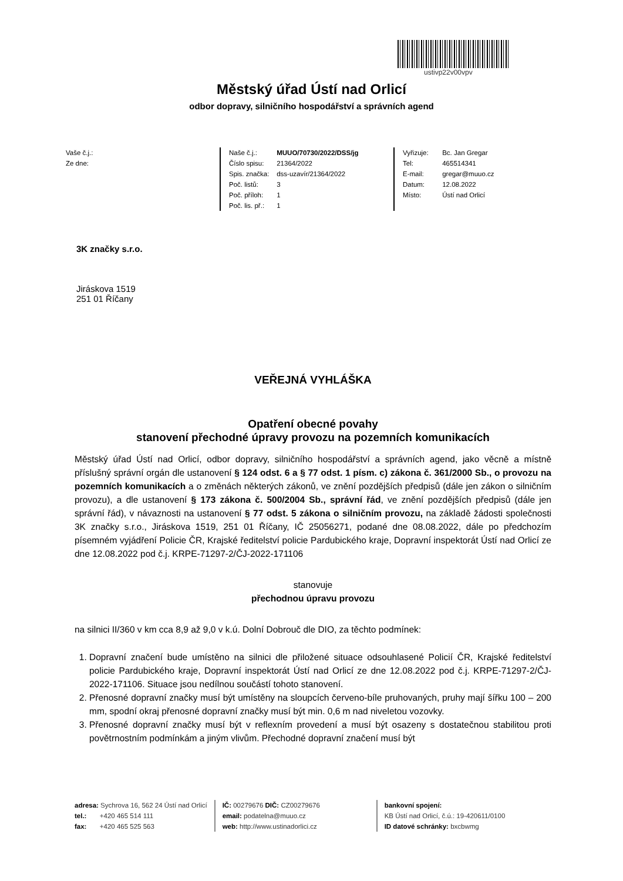ustivp22v00vpv
Městský úřad Ústí nad Orlicí
odbor dopravy, silničního hospodářství a správních agend
Vaše č.j.:
Ze dne:
Naše č.j.: MUUO/70730/2022/DSS/jg
Číslo spisu: 21364/2022
Spis. značka: dss-uzavír/21364/2022
Poč. listů: 3
Poč. příloh: 1
Poč. lis. př.: 1
Vyřizuje: Bc. Jan Gregar
Tel: 465514341
E-mail: gregar@muuo.cz
Datum: 12.08.2022
Místo: Ústí nad Orlicí
3K značky s.r.o.
Jiráskova 1519
251 01 Říčany
VEŘEJNÁ VYHLÁŠKA
Opatření obecné povahy
stanovení přechodné úpravy provozu na pozemních komunikacích
Městský úřad Ústí nad Orlicí, odbor dopravy, silničního hospodářství a správních agend, jako věcně a místně příslušný správní orgán dle ustanovení § 124 odst. 6 a § 77 odst. 1 písm. c) zákona č. 361/2000 Sb., o provozu na pozemních komunikacích a o změnách některých zákonů, ve znění pozdějších předpisů (dále jen zákon o silničním provozu), a dle ustanovení § 173 zákona č. 500/2004 Sb., správní řád, ve znění pozdějších předpisů (dále jen správní řád), v návaznosti na ustanovení § 77 odst. 5 zákona o silničním provozu, na základě žádosti společnosti 3K značky s.r.o., Jiráskova 1519, 251 01 Říčany, IČ 25056271, podané dne 08.08.2022, dále po předchozím písemném vyjádření Policie ČR, Krajské ředitelství policie Pardubického kraje, Dopravní inspektorát Ústí nad Orlicí ze dne 12.08.2022 pod č.j. KRPE-71297-2/ČJ-2022-171106
stanovuje
přechodnou úpravu provozu
na silnici II/360 v km cca 8,9 až 9,0 v k.ú. Dolní Dobrouč dle DIO, za těchto podmínek:
1. Dopravní značení bude umístěno na silnici dle přiložené situace odsouhlasené Policií ČR, Krajské ředitelství policie Pardubického kraje, Dopravní inspektorát Ústí nad Orlicí ze dne 12.08.2022 pod č.j. KRPE-71297-2/ČJ-2022-171106. Situace jsou nedílnou součástí tohoto stanovení.
2. Přenosné dopravní značky musí být umístěny na sloupcích červeno-bíle pruhovaných, pruhy mají šířku 100 – 200 mm, spodní okraj přenosné dopravní značky musí být min. 0,6 m nad niveletou vozovky.
3. Přenosné dopravní značky musí být v reflexním provedení a musí být osazeny s dostatečnou stabilitou proti povětrnostním podmínkám a jiným vlivům. Přechodné dopravní značení musí být
adresa: Sychrova 16, 562 24 Ústí nad Orlicí
tel.: +420 465 514 111
fax: +420 465 525 563
IČ: 00279676 DIČ: CZ00279676
email: podatelna@muuo.cz
web: http://www.ustinadorlici.cz
bankovní spojení:
KB Ústí nad Orlicí, č.ú.: 19-420611/0100
ID datové schránky: bxcbwmg